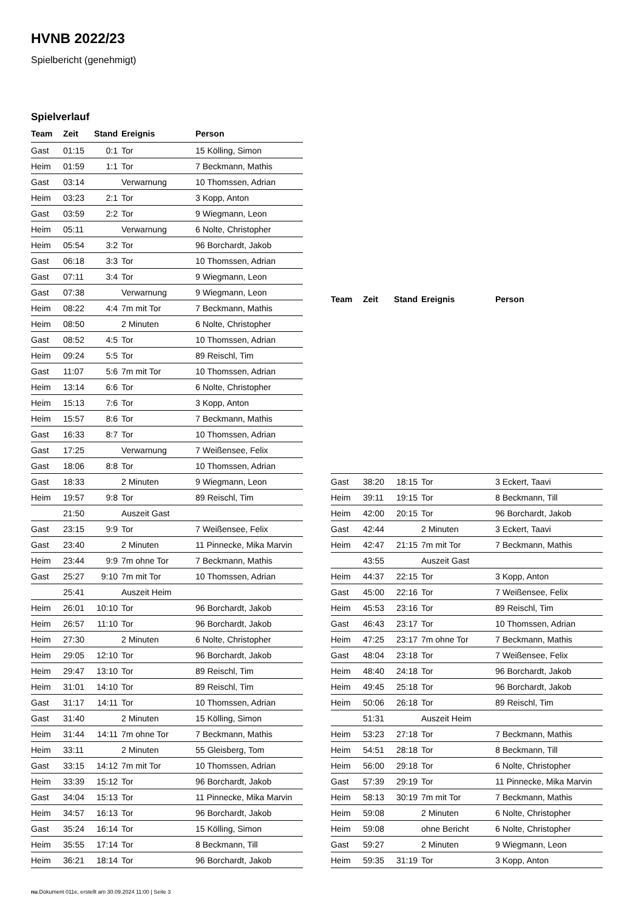HVNB 2022/23
Spielbericht (genehmigt)
Spielverlauf
| Team | Zeit | Stand | Ereignis | Person |
| --- | --- | --- | --- | --- |
| Gast | 01:15 | 0:1 | Tor | 15 Kölling, Simon |
| Heim | 01:59 | 1:1 | Tor | 7 Beckmann, Mathis |
| Gast | 03:14 | | Verwarnung | 10 Thomssen, Adrian |
| Heim | 03:23 | 2:1 | Tor | 3 Kopp, Anton |
| Gast | 03:59 | 2:2 | Tor | 9 Wiegmann, Leon |
| Heim | 05:11 | | Verwarnung | 6 Nolte, Christopher |
| Heim | 05:54 | 3:2 | Tor | 96 Borchardt, Jakob |
| Gast | 06:18 | 3:3 | Tor | 10 Thomssen, Adrian |
| Gast | 07:11 | 3:4 | Tor | 9 Wiegmann, Leon |
| Gast | 07:38 | | Verwarnung | 9 Wiegmann, Leon |
| Heim | 08:22 | 4:4 | 7m mit Tor | 7 Beckmann, Mathis |
| Heim | 08:50 | | 2 Minuten | 6 Nolte, Christopher |
| Gast | 08:52 | 4:5 | Tor | 10 Thomssen, Adrian |
| Heim | 09:24 | 5:5 | Tor | 89 Reischl, Tim |
| Gast | 11:07 | 5:6 | 7m mit Tor | 10 Thomssen, Adrian |
| Heim | 13:14 | 6:6 | Tor | 6 Nolte, Christopher |
| Heim | 15:13 | 7:6 | Tor | 3 Kopp, Anton |
| Heim | 15:57 | 8:6 | Tor | 7 Beckmann, Mathis |
| Gast | 16:33 | 8:7 | Tor | 10 Thomssen, Adrian |
| Gast | 17:25 | | Verwarnung | 7 Weißensee, Felix |
| Gast | 18:06 | 8:8 | Tor | 10 Thomssen, Adrian |
| Gast | 18:33 | | 2 Minuten | 9 Wiegmann, Leon |
| Heim | 19:57 | 9:8 | Tor | 89 Reischl, Tim |
| | 21:50 | | Auszeit Gast | |
| Gast | 23:15 | 9:9 | Tor | 7 Weißensee, Felix |
| Gast | 23:40 | | 2 Minuten | 11 Pinnecke, Mika Marvin |
| Heim | 23:44 | 9:9 | 7m ohne Tor | 7 Beckmann, Mathis |
| Gast | 25:27 | 9:10 | 7m mit Tor | 10 Thomssen, Adrian |
| | 25:41 | | Auszeit Heim | |
| Heim | 26:01 | 10:10 | Tor | 96 Borchardt, Jakob |
| Heim | 26:57 | 11:10 | Tor | 96 Borchardt, Jakob |
| Heim | 27:30 | | 2 Minuten | 6 Nolte, Christopher |
| Heim | 29:05 | 12:10 | Tor | 96 Borchardt, Jakob |
| Heim | 29:47 | 13:10 | Tor | 89 Reischl, Tim |
| Heim | 31:01 | 14:10 | Tor | 89 Reischl, Tim |
| Gast | 31:17 | 14:11 | Tor | 10 Thomssen, Adrian |
| Gast | 31:40 | | 2 Minuten | 15 Kölling, Simon |
| Heim | 31:44 | 14:11 | 7m ohne Tor | 7 Beckmann, Mathis |
| Heim | 33:11 | | 2 Minuten | 55 Gleisberg, Tom |
| Gast | 33:15 | 14:12 | 7m mit Tor | 10 Thomssen, Adrian |
| Heim | 33:39 | 15:12 | Tor | 96 Borchardt, Jakob |
| Gast | 34:04 | 15:13 | Tor | 11 Pinnecke, Mika Marvin |
| Heim | 34:57 | 16:13 | Tor | 96 Borchardt, Jakob |
| Gast | 35:24 | 16:14 | Tor | 15 Kölling, Simon |
| Heim | 35:55 | 17:14 | Tor | 8 Beckmann, Till |
| Heim | 36:21 | 18:14 | Tor | 96 Borchardt, Jakob |
| Team | Zeit | Stand | Ereignis | Person |
| --- | --- | --- | --- | --- |
| Gast | 38:20 | 18:15 | Tor | 3 Eckert, Taavi |
| Heim | 39:11 | 19:15 | Tor | 8 Beckmann, Till |
| Heim | 42:00 | 20:15 | Tor | 96 Borchardt, Jakob |
| Gast | 42:44 | | 2 Minuten | 3 Eckert, Taavi |
| Heim | 42:47 | 21:15 | 7m mit Tor | 7 Beckmann, Mathis |
| | 43:55 | | Auszeit Gast | |
| Heim | 44:37 | 22:15 | Tor | 3 Kopp, Anton |
| Gast | 45:00 | 22:16 | Tor | 7 Weißensee, Felix |
| Heim | 45:53 | 23:16 | Tor | 89 Reischl, Tim |
| Gast | 46:43 | 23:17 | Tor | 10 Thomssen, Adrian |
| Heim | 47:25 | 23:17 | 7m ohne Tor | 7 Beckmann, Mathis |
| Gast | 48:04 | 23:18 | Tor | 7 Weißensee, Felix |
| Heim | 48:40 | 24:18 | Tor | 96 Borchardt, Jakob |
| Heim | 49:45 | 25:18 | Tor | 96 Borchardt, Jakob |
| Heim | 50:06 | 26:18 | Tor | 89 Reischl, Tim |
| | 51:31 | | Auszeit Heim | |
| Heim | 53:23 | 27:18 | Tor | 7 Beckmann, Mathis |
| Heim | 54:51 | 28:18 | Tor | 8 Beckmann, Till |
| Heim | 56:00 | 29:18 | Tor | 6 Nolte, Christopher |
| Gast | 57:39 | 29:19 | Tor | 11 Pinnecke, Mika Marvin |
| Heim | 58:13 | 30:19 | 7m mit Tor | 7 Beckmann, Mathis |
| Heim | 59:08 | | 2 Minuten | 6 Nolte, Christopher |
| Heim | 59:08 | | ohne Bericht | 6 Nolte, Christopher |
| Gast | 59:27 | | 2 Minuten | 9 Wiegmann, Leon |
| Heim | 59:35 | 31:19 | Tor | 3 Kopp, Anton |
nu.Dokument 011e, erstellt am 30.09.2024 11:00 | Seite 3